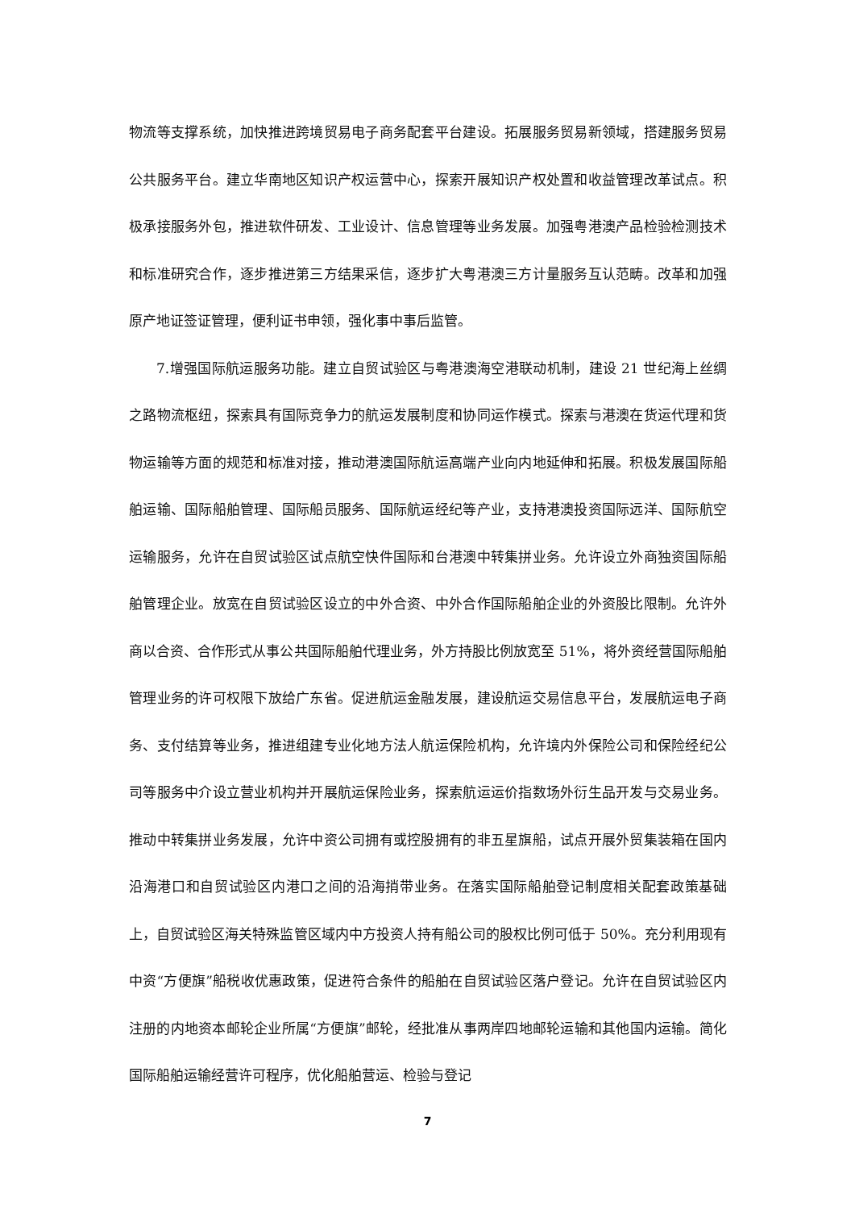物流等支撑系统，加快推进跨境贸易电子商务配套平台建设。拓展服务贸易新领域，搭建服务贸易公共服务平台。建立华南地区知识产权运营中心，探索开展知识产权处置和收益管理改革试点。积极承接服务外包，推进软件研发、工业设计、信息管理等业务发展。加强粤港澳产品检验检测技术和标准研究合作，逐步推进第三方结果采信，逐步扩大粤港澳三方计量服务互认范畴。改革和加强原产地证签证管理，便利证书申领，强化事中事后监管。
7.增强国际航运服务功能。建立自贸试验区与粤港澳海空港联动机制，建设 21 世纪海上丝绸之路物流枢纽，探索具有国际竞争力的航运发展制度和协同运作模式。探索与港澳在货运代理和货物运输等方面的规范和标准对接，推动港澳国际航运高端产业向内地延伸和拓展。积极发展国际船舶运输、国际船舶管理、国际船员服务、国际航运经纪等产业，支持港澳投资国际远洋、国际航空运输服务，允许在自贸试验区试点航空快件国际和台港澳中转集拼业务。允许设立外商独资国际船舶管理企业。放宽在自贸试验区设立的中外合资、中外合作国际船舶企业的外资股比限制。允许外商以合资、合作形式从事公共国际船舶代理业务，外方持股比例放宽至 51%，将外资经营国际船舶管理业务的许可权限下放给广东省。促进航运金融发展，建设航运交易信息平台，发展航运电子商务、支付结算等业务，推进组建专业化地方法人航运保险机构，允许境内外保险公司和保险经纪公司等服务中介设立营业机构并开展航运保险业务，探索航运运价指数场外衍生品开发与交易业务。推动中转集拼业务发展，允许中资公司拥有或控股拥有的非五星旗船，试点开展外贸集装箱在国内沿海港口和自贸试验区内港口之间的沿海捎带业务。在落实国际船舶登记制度相关配套政策基础上，自贸试验区海关特殊监管区域内中方投资人持有船公司的股权比例可低于 50%。充分利用现有中资“方便旗”船税收优惠政策，促进符合条件的船舶在自贸试验区落户登记。允许在自贸试验区内注册的内地资本邮轮企业所属“方便旗”邮轮，经批准从事两岸四地邮轮运输和其他国内运输。简化国际船舶运输经营许可程序，优化船舶营运、检验与登记
7